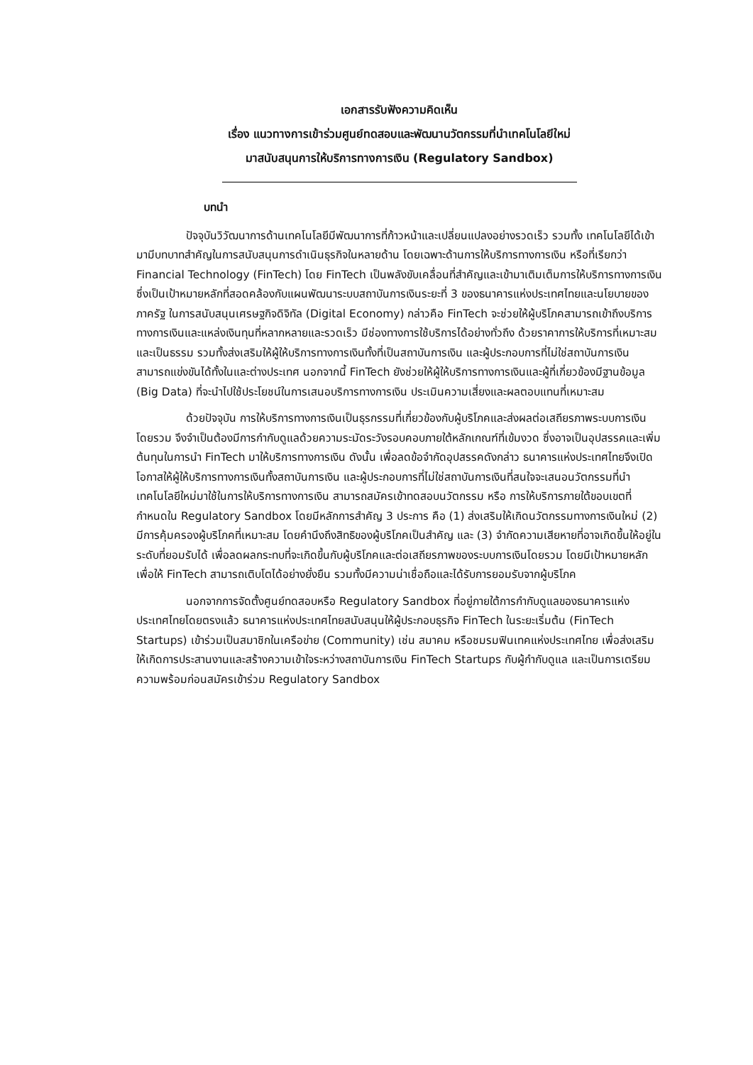เอกสารรับฟังความคิดเห็น
เรื่อง แนวทางการเข้าร่วมศูนย์ทดสอบและพัฒนานวัตกรรมที่นำเทคโนโลยีใหม่
มาสนับสนุนการให้บริการทางการเงิน (Regulatory Sandbox)
บทนำ
ปัจจุบันวิวัฒนาการด้านเทคโนโลยีมีพัฒนาการที่ก้าวหน้าและเปลี่ยนแปลงอย่างรวดเร็ว รวมทั้ง เทคโนโลยีได้เข้ามามีบทบาทสำคัญในการสนับสนุนการดำเนินธุรกิจในหลายด้าน โดยเฉพาะด้านการให้บริการทางการเงิน หรือที่เรียกว่า Financial Technology (FinTech) โดย FinTech เป็นพลังขับเคลื่อนที่สำคัญและเข้ามาเติมเต็มการให้บริการทางการเงิน ซึ่งเป็นเป้าหมายหลักที่สอดคล้องกับแผนพัฒนาระบบสถาบันการเงินระยะที่ 3 ของธนาคารแห่งประเทศไทยและนโยบายของภาครัฐ ในการสนับสนุนเศรษฐกิจดิจิทัล (Digital Economy) กล่าวคือ FinTech จะช่วยให้ผู้บริโภคสามารถเข้าถึงบริการทางการเงินและแหล่งเงินทุนที่หลากหลายและรวดเร็ว มีช่องทางการใช้บริการได้อย่างทั่วถึง ด้วยราคาการให้บริการที่เหมาะสมและเป็นธรรม รวมทั้งส่งเสริมให้ผู้ให้บริการทางการเงินทั้งที่เป็นสถาบันการเงิน และผู้ประกอบการที่ไม่ใช่สถาบันการเงิน สามารถแข่งขันได้ทั้งในและต่างประเทศ นอกจากนี้ FinTech ยังช่วยให้ผู้ให้บริการทางการเงินและผู้ที่เกี่ยวข้องมีฐานข้อมูล (Big Data) ที่จะนำไปใช้ประโยชน์ในการเสนอบริการทางการเงิน ประเมินความเสี่ยงและผลตอบแทนที่เหมาะสม
ด้วยปัจจุบัน การให้บริการทางการเงินเป็นธุรกรรมที่เกี่ยวข้องกับผู้บริโภคและส่งผลต่อเสถียรภาพระบบการเงินโดยรวม จึงจำเป็นต้องมีการกำกับดูแลด้วยความระมัดระวังรอบคอบภายใต้หลักเกณฑ์ที่เข้มงวด ซึ่งอาจเป็นอุปสรรคและเพิ่มต้นทุนในการนำ FinTech มาให้บริการทางการเงิน ดังนั้น เพื่อลดข้อจำกัดอุปสรรคดังกล่าว ธนาคารแห่งประเทศไทยจึงเปิดโอกาสให้ผู้ให้บริการทางการเงินทั้งสถาบันการเงิน และผู้ประกอบการที่ไม่ใช่สถาบันการเงินที่สนใจจะเสนอนวัตกรรมที่นำเทคโนโลยีใหม่มาใช้ในการให้บริการทางการเงิน สามารถสมัครเข้าทดสอบนวัตกรรม หรือ การให้บริการภายใต้ขอบเขตที่กำหนดใน Regulatory Sandbox โดยมีหลักการสำคัญ 3 ประการ คือ (1) ส่งเสริมให้เกิดนวัตกรรมทางการเงินใหม่ (2) มีการคุ้มครองผู้บริโภคที่เหมาะสม โดยคำนึงถึงสิทธิของผู้บริโภคเป็นสำคัญ และ (3) จำกัดความเสียหายที่อาจเกิดขึ้นให้อยู่ในระดับที่ยอมรับได้ เพื่อลดผลกระทบที่จะเกิดขึ้นกับผู้บริโภคและต่อเสถียรภาพของระบบการเงินโดยรวม โดยมีเป้าหมายหลักเพื่อให้ FinTech สามารถเติบโตได้อย่างยั่งยืน รวมทั้งมีความน่าเชื่อถือและได้รับการยอมรับจากผู้บริโภค
นอกจากการจัดตั้งศูนย์ทดสอบหรือ Regulatory Sandbox ที่อยู่ภายใต้การกำกับดูแลของธนาคารแห่งประเทศไทยโดยตรงแล้ว ธนาคารแห่งประเทศไทยสนับสนุนให้ผู้ประกอบธุรกิจ FinTech ในระยะเริ่มต้น (FinTech Startups) เข้าร่วมเป็นสมาชิกในเครือข่าย (Community) เช่น สมาคม หรือชมรมฟินเทคแห่งประเทศไทย เพื่อส่งเสริมให้เกิดการประสานงานและสร้างความเข้าใจระหว่างสถาบันการเงิน FinTech Startups กับผู้กำกับดูแล และเป็นการเตรียมความพร้อมก่อนสมัครเข้าร่วม Regulatory Sandbox